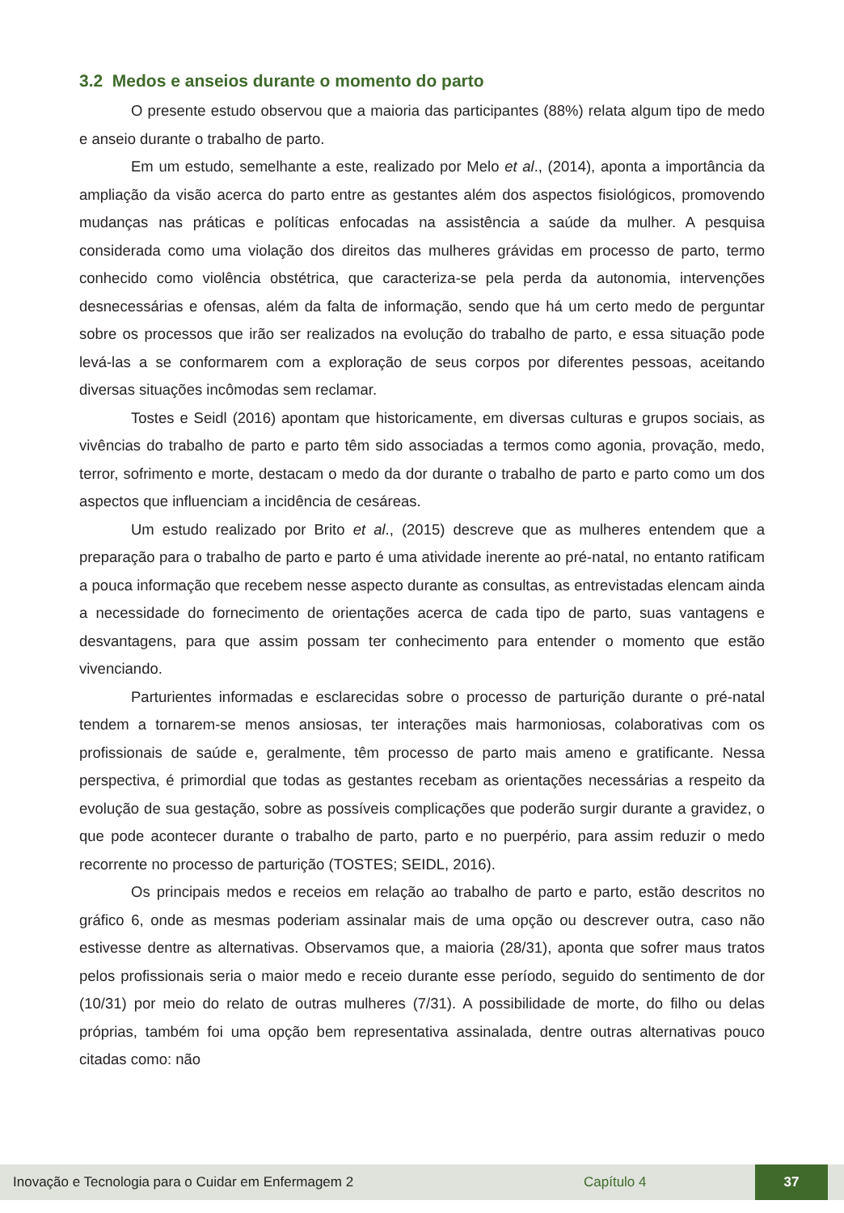3.2 Medos e anseios durante o momento do parto
O presente estudo observou que a maioria das participantes (88%) relata algum tipo de medo e anseio durante o trabalho de parto.
Em um estudo, semelhante a este, realizado por Melo et al., (2014), aponta a importância da ampliação da visão acerca do parto entre as gestantes além dos aspectos fisiológicos, promovendo mudanças nas práticas e políticas enfocadas na assistência a saúde da mulher. A pesquisa considerada como uma violação dos direitos das mulheres grávidas em processo de parto, termo conhecido como violência obstétrica, que caracteriza-se pela perda da autonomia, intervenções desnecessárias e ofensas, além da falta de informação, sendo que há um certo medo de perguntar sobre os processos que irão ser realizados na evolução do trabalho de parto, e essa situação pode levá-las a se conformarem com a exploração de seus corpos por diferentes pessoas, aceitando diversas situações incômodas sem reclamar.
Tostes e Seidl (2016) apontam que historicamente, em diversas culturas e grupos sociais, as vivências do trabalho de parto e parto têm sido associadas a termos como agonia, provação, medo, terror, sofrimento e morte, destacam o medo da dor durante o trabalho de parto e parto como um dos aspectos que influenciam a incidência de cesáreas.
Um estudo realizado por Brito et al., (2015) descreve que as mulheres entendem que a preparação para o trabalho de parto e parto é uma atividade inerente ao pré-natal, no entanto ratificam a pouca informação que recebem nesse aspecto durante as consultas, as entrevistadas elencam ainda a necessidade do fornecimento de orientações acerca de cada tipo de parto, suas vantagens e desvantagens, para que assim possam ter conhecimento para entender o momento que estão vivenciando.
Parturientes informadas e esclarecidas sobre o processo de parturição durante o pré-natal tendem a tornarem-se menos ansiosas, ter interações mais harmoniosas, colaborativas com os profissionais de saúde e, geralmente, têm processo de parto mais ameno e gratificante. Nessa perspectiva, é primordial que todas as gestantes recebam as orientações necessárias a respeito da evolução de sua gestação, sobre as possíveis complicações que poderão surgir durante a gravidez, o que pode acontecer durante o trabalho de parto, parto e no puerpério, para assim reduzir o medo recorrente no processo de parturição (TOSTES; SEIDL, 2016).
Os principais medos e receios em relação ao trabalho de parto e parto, estão descritos no gráfico 6, onde as mesmas poderiam assinalar mais de uma opção ou descrever outra, caso não estivesse dentre as alternativas. Observamos que, a maioria (28/31), aponta que sofrer maus tratos pelos profissionais seria o maior medo e receio durante esse período, seguido do sentimento de dor (10/31) por meio do relato de outras mulheres (7/31). A possibilidade de morte, do filho ou delas próprias, também foi uma opção bem representativa assinalada, dentre outras alternativas pouco citadas como: não
Inovação e Tecnologia para o Cuidar em Enfermagem 2 Capítulo 4 37